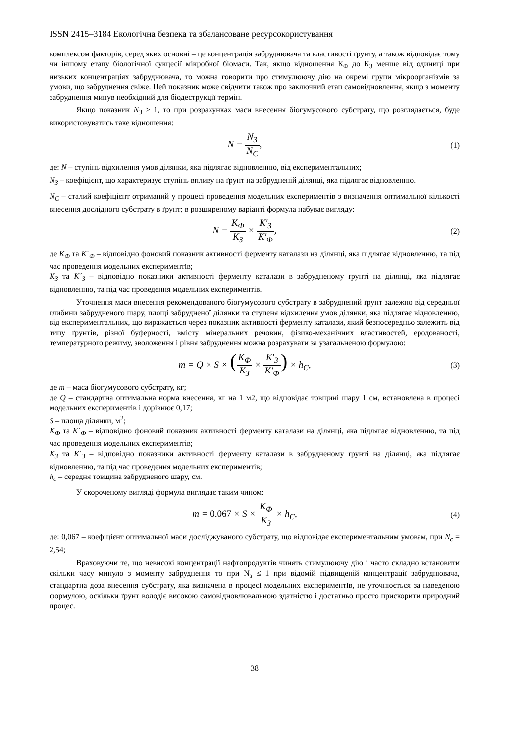ISSN 2415–3184 Екологічна безпека та збалансоване ресурсокористування
комплексом факторів, серед яких основні – це концентрація забруднювача та властивості ґрунту, а також відповідає тому чи іншому етапу біологічної сукцесії мікробної біомаси. Так, якщо відношення К<sub>Ф</sub> до К<sub>З</sub> менше від одиниці при низьких концентраціях забруднювача, то можна говорити про стимулюючу дію на окремі групи мікроорганізмів за умови, що забруднення свіже. Цей показник може свідчити також про заключний етап самовідновлення, якщо з моменту забруднення минув необхідний для біодеструкції термін.
Якщо показник N<sub>З</sub> > 1, то при розрахунках маси внесення біогумусового субстрату, що розглядається, буде використовуватись таке відношення:
N = N<sub>З</sub> N<sub>C</sub>,
(1)
де: N – ступінь відхилення умов ділянки, яка підлягає відновленню, від експериментальних;
N<sub>З</sub> – коефіцієнт, що характеризує ступінь впливу на ґрунт на забрудненій ділянці, яка підлягає відновленню.
N<sub>C</sub> – сталий коефіцієнт отриманий у процесі проведення модельних експериментів з визначення оптимальної кількості внесення дослідного субстрату в ґрунт; в розширеному варіанті формула набуває вигляду:
N = K<sub>Ф</sub> K<sub>З</sub> × K′<sub>З</sub> K′<sub>Ф</sub>,
(2)
де K<sub>Ф</sub> та K´<sub>Ф</sub> – відповідно фоновий показник активності ферменту каталази на ділянці, яка підлягає відновленню, та під час проведення модельних експериментів;
K<sub>З</sub> та K´<sub>З</sub> – відповідно показники активності ферменту каталази в забрудненому ґрунті на ділянці, яка підлягає відновленню, та під час проведення модельних експериментів.
Уточнення маси внесення рекомендованого біогумусового субстрату в забруднений ґрунт залежно від середньої глибини забрудненого шару, площі забрудненої ділянки та ступеня відхилення умов ділянки, яка підлягає відновленню, від експериментальних, що виражається через показник активності ферменту каталази, який безпосередньо залежить від типу ґрунтів, різної буферності, вмісту мінеральних речовин, фізико-механічних властивостей, еродованості, температурного режиму, зволоження і рівня забруднення можна розрахувати за узагальненою формулою:
m = Q × S × (K<sub>Ф</sub> K<sub>З</sub> × K′<sub>З</sub> K′<sub>Ф</sub>) × h<sub>C</sub>,
(3)
де m – маса біогумусового субстрату, кг;
де Q – стандартна оптимальна норма внесення, кг на 1 м2, що відповідає товщині шару 1 см, встановлена в процесі модельних експериментів і дорівнює 0,17;
S – площа ділянки, м<sup>2</sup>;
K<sub>Ф</sub> та K´<sub>Ф</sub> – відповідно фоновий показник активності ферменту каталази на ділянці, яка підлягає відновленню, та під час проведення модельних експериментів;
K<sub>З</sub> та K´<sub>З</sub> – відповідно показники активності ферменту каталази в забрудненому ґрунті на ділянці, яка підлягає відновленню, та під час проведення модельних експериментів;
h<sub>c</sub> – середня товщина забрудненого шару, см.
У скороченому вигляді формула виглядає таким чином:
m = 0.067 × S × K<sub>Ф</sub> K<sub>З</sub> × h<sub>C</sub>,
(4)
де: 0,067 – коефіцієнт оптимальної маси досліджуваного субстрату, що відповідає експериментальним умовам, при N<sub>c</sub> = 2,54;
Враховуючи те, що невисокі концентрації нафтопродуктів чинять стимулюючу дію і часто складно встановити скільки часу минуло з моменту забруднення то при N<sub>з</sub> ≤ 1 при відомій підвищеній концентрації забруднювача, стандартна доза внесення субстрату, яка визначена в процесі модельних експериментів, не уточнюється за наведеною формулою, оскільки ґрунт володіє високою самовідновлювальною здатністю і достатньо просто прискорити природний процес.
38